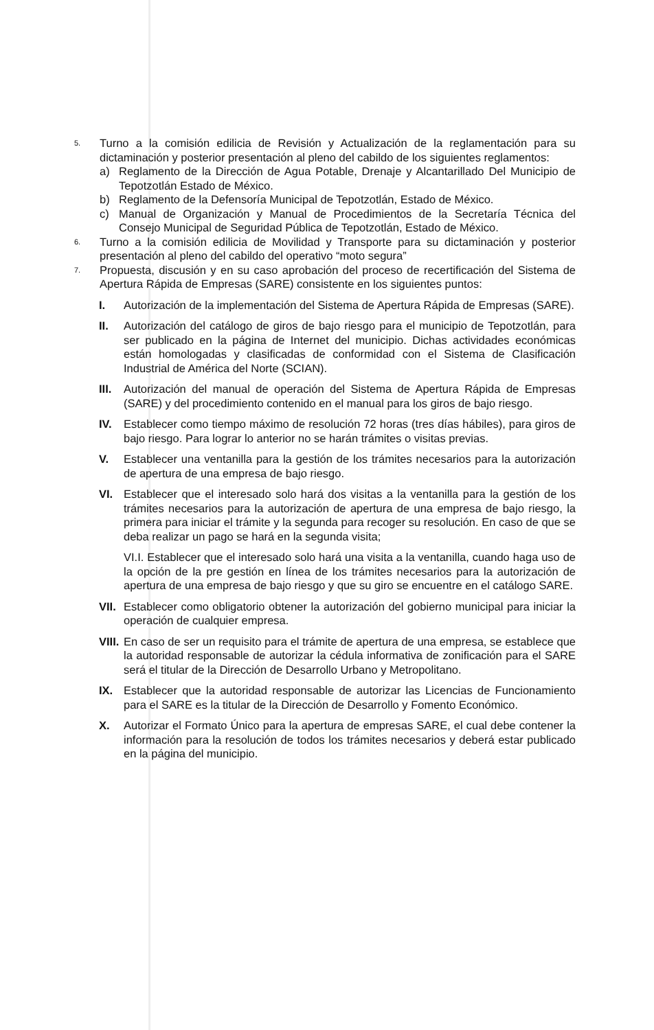5.
Turno a la comisión edilicia de Revisión y Actualización de la reglamentación para su dictaminación y posterior presentación al pleno del cabildo de los siguientes reglamentos:
a) Reglamento de la Dirección de Agua Potable, Drenaje y Alcantarillado Del Municipio de Tepotzotlán Estado de México.
b) Reglamento de la Defensoría Municipal de Tepotzotlán, Estado de México.
c) Manual de Organización y Manual de Procedimientos de la Secretaría Técnica del Consejo Municipal de Seguridad Pública de Tepotzotlán, Estado de México.
6.
Turno a la comisión edilicia de Movilidad y Transporte para su dictaminación y posterior presentación al pleno del cabildo del operativo “moto segura”
7.
Propuesta, discusión y en su caso aprobación del proceso de recertificación del Sistema de Apertura Rápida de Empresas (SARE) consistente en los siguientes puntos:
I. Autorización de la implementación del Sistema de Apertura Rápida de Empresas (SARE).
II. Autorización del catálogo de giros de bajo riesgo para el municipio de Tepotzotlán, para ser publicado en la página de Internet del municipio. Dichas actividades económicas están homologadas y clasificadas de conformidad con el Sistema de Clasificación Industrial de América del Norte (SCIAN).
III.
Autorización del manual de operación del Sistema de Apertura Rápida de Empresas (SARE) y del procedimiento contenido en el manual para los giros de bajo riesgo.
IV. Establecer como tiempo máximo de resolución 72 horas (tres días hábiles), para giros de bajo riesgo. Para lograr lo anterior no se harán trámites o visitas previas.
V. Establecer una ventanilla para la gestión de los trámites necesarios para la autorización de apertura de una empresa de bajo riesgo.
VI. Establecer que el interesado solo hará dos visitas a la ventanilla para la gestión de los trámites necesarios para la autorización de apertura de una empresa de bajo riesgo, la primera para iniciar el trámite y la segunda para recoger su resolución. En caso de que se deba realizar un pago se hará en la segunda visita;
VI.I. Establecer que el interesado solo hará una visita a la ventanilla, cuando haga uso de la opción de la pre gestión en línea de los trámites necesarios para la autorización de apertura de una empresa de bajo riesgo y que su giro se encuentre en el catálogo SARE.
VII.
Establecer como obligatorio obtener la autorización del gobierno municipal para iniciar la operación de cualquier empresa.
VIII.
En caso de ser un requisito para el trámite de apertura de una empresa, se establece que la autoridad responsable de autorizar la cédula informativa de zonificación para el SARE será el titular de la Dirección de Desarrollo Urbano y Metropolitano.
IX. Establecer que la autoridad responsable de autorizar las Licencias de Funcionamiento para el SARE es la titular de la Dirección de Desarrollo y Fomento Económico.
X. Autorizar el Formato Único para la apertura de empresas SARE, el cual debe contener la información para la resolución de todos los trámites necesarios y deberá estar publicado en la página del municipio.